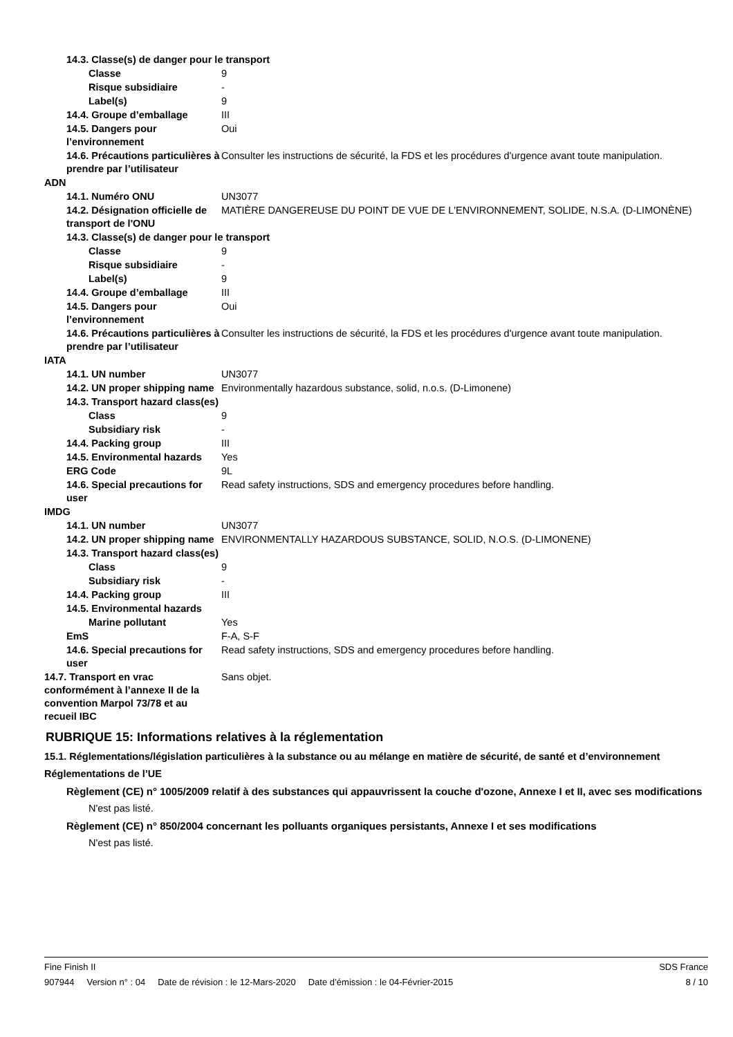14.3. Classe(s) de danger pour le transport
Classe 9
Risque subsidiaire -
Label(s) 9
14.4. Groupe d’emballage III
14.5. Dangers pour l’environnement
Oui
14.6. Précautions particulières à prendre par l’utilisateur
Consulter les instructions de sécurité, la FDS et les procédures d'urgence avant toute manipulation.
ADN
14.1. Numéro ONU UN3077
14.2. Désignation officielle de transport de l'ONU
MATIÈRE DANGEREUSE DU POINT DE VUE DE L'ENVIRONNEMENT, SOLIDE, N.S.A. (D-LIMONÈNE)
14.3. Classe(s) de danger pour le transport
Classe 9
Risque subsidiaire -
Label(s) 9
14.4. Groupe d’emballage III
14.5. Dangers pour l’environnement
Oui
14.6. Précautions particulières à prendre par l’utilisateur
Consulter les instructions de sécurité, la FDS et les procédures d'urgence avant toute manipulation.
IATA
14.1. UN number UN3077
14.2. UN proper shipping name
Environmentally hazardous substance, solid, n.o.s. (D-Limonene)
14.3. Transport hazard class(es)
Class 9
Subsidiary risk -
14.4. Packing group III
14.5. Environmental hazards
Yes
ERG Code 9L
14.6. Special precautions for user
Read safety instructions, SDS and emergency procedures before handling.
IMDG
14.1. UN number UN3077
14.2. UN proper shipping name
ENVIRONMENTALLY HAZARDOUS SUBSTANCE, SOLID, N.O.S. (D-LIMONENE)
14.3. Transport hazard class(es)
Class 9
Subsidiary risk -
14.4. Packing group III
14.5. Environmental hazards
Marine pollutant Yes
EmS F-A, S-F
14.6. Special precautions for user
Read safety instructions, SDS and emergency procedures before handling.
14.7. Transport en vrac conformément à l’annexe II de la convention Marpol 73/78 et au recueil IBC
Sans objet.
RUBRIQUE 15: Informations relatives à la réglementation
15.1. Réglementations/législation particulières à la substance ou au mélange en matière de sécurité, de santé et d’environnement
Réglementations de l’UE
Règlement (CE) n° 1005/2009 relatif à des substances qui appauvrissent la couche d'ozone, Annexe I et II, avec ses modifications
N'est pas listé.
Règlement (CE) n° 850/2004 concernant les polluants organiques persistants, Annexe I et ses modifications
N'est pas listé.
Fine Finish II SDS France
907944 Version n° : 04 Date de révision : le 12-Mars-2020 Date d’émission : le 04-Février-2015 8 / 10